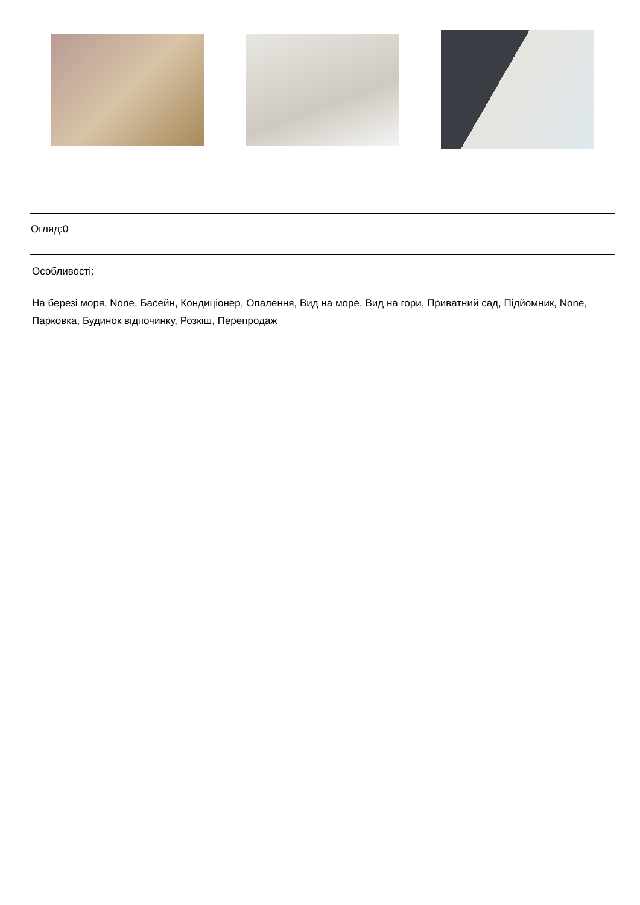Огляд:0
Особливості:
На березі моря, None, Басейн, Кондиціонер, Опалення, Вид на море, Вид на гори, Приватний сад, Підйомник, None, Парковка, Будинок відпочинку, Розкіш, Перепродаж